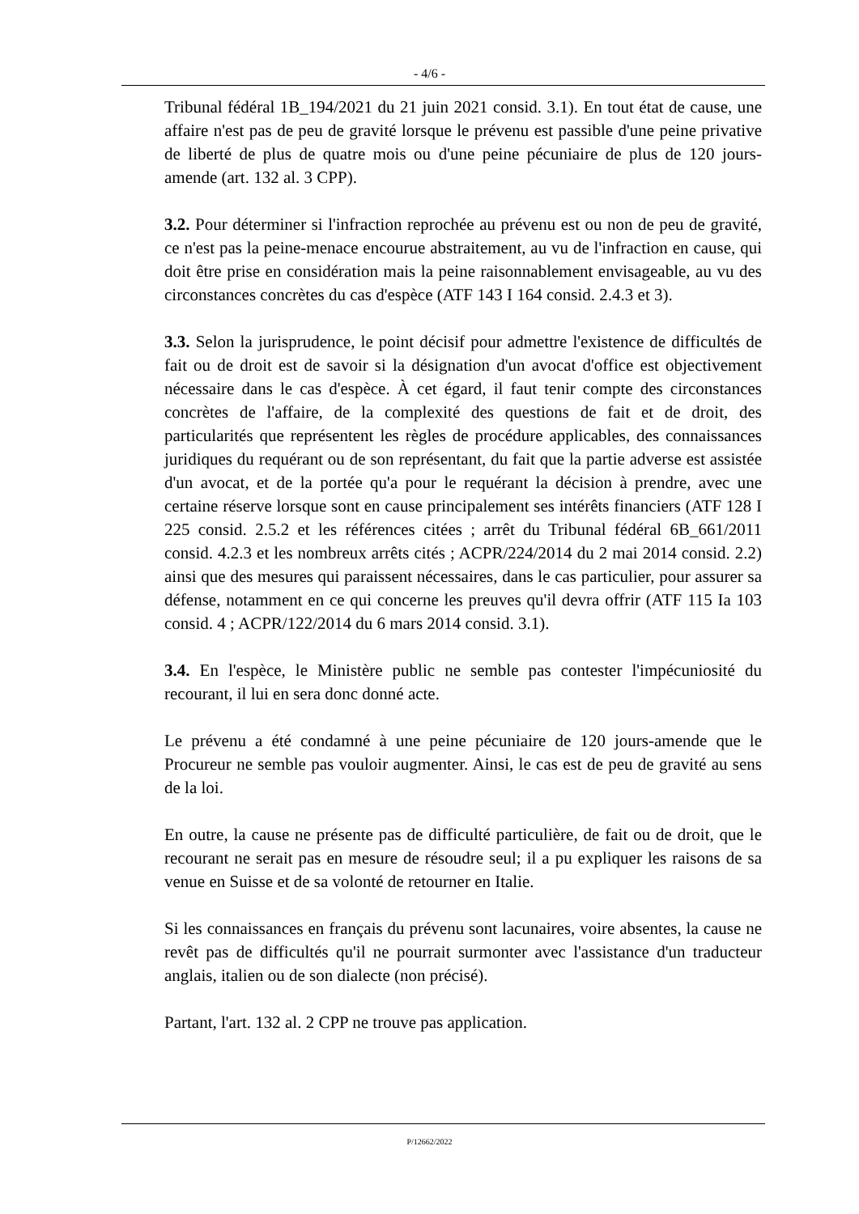- 4/6 -
Tribunal fédéral 1B_194/2021 du 21 juin 2021 consid. 3.1). En tout état de cause, une affaire n'est pas de peu de gravité lorsque le prévenu est passible d'une peine privative de liberté de plus de quatre mois ou d'une peine pécuniaire de plus de 120 jours-amende (art. 132 al. 3 CPP).
3.2. Pour déterminer si l'infraction reprochée au prévenu est ou non de peu de gravité, ce n'est pas la peine-menace encourue abstraitement, au vu de l'infraction en cause, qui doit être prise en considération mais la peine raisonnablement envisageable, au vu des circonstances concrètes du cas d'espèce (ATF 143 I 164 consid. 2.4.3 et 3).
3.3. Selon la jurisprudence, le point décisif pour admettre l'existence de difficultés de fait ou de droit est de savoir si la désignation d'un avocat d'office est objectivement nécessaire dans le cas d'espèce. À cet égard, il faut tenir compte des circonstances concrètes de l'affaire, de la complexité des questions de fait et de droit, des particularités que représentent les règles de procédure applicables, des connaissances juridiques du requérant ou de son représentant, du fait que la partie adverse est assistée d'un avocat, et de la portée qu'a pour le requérant la décision à prendre, avec une certaine réserve lorsque sont en cause principalement ses intérêts financiers (ATF 128 I 225 consid. 2.5.2 et les références citées ; arrêt du Tribunal fédéral 6B_661/2011 consid. 4.2.3 et les nombreux arrêts cités ; ACPR/224/2014 du 2 mai 2014 consid. 2.2) ainsi que des mesures qui paraissent nécessaires, dans le cas particulier, pour assurer sa défense, notamment en ce qui concerne les preuves qu'il devra offrir (ATF 115 Ia 103 consid. 4 ; ACPR/122/2014 du 6 mars 2014 consid. 3.1).
3.4. En l'espèce, le Ministère public ne semble pas contester l'impécuniosité du recourant, il lui en sera donc donné acte.
Le prévenu a été condamné à une peine pécuniaire de 120 jours-amende que le Procureur ne semble pas vouloir augmenter. Ainsi, le cas est de peu de gravité au sens de la loi.
En outre, la cause ne présente pas de difficulté particulière, de fait ou de droit, que le recourant ne serait pas en mesure de résoudre seul; il a pu expliquer les raisons de sa venue en Suisse et de sa volonté de retourner en Italie.
Si les connaissances en français du prévenu sont lacunaires, voire absentes, la cause ne revêt pas de difficultés qu'il ne pourrait surmonter avec l'assistance d'un traducteur anglais, italien ou de son dialecte (non précisé).
Partant, l'art. 132 al. 2 CPP ne trouve pas application.
P/12662/2022